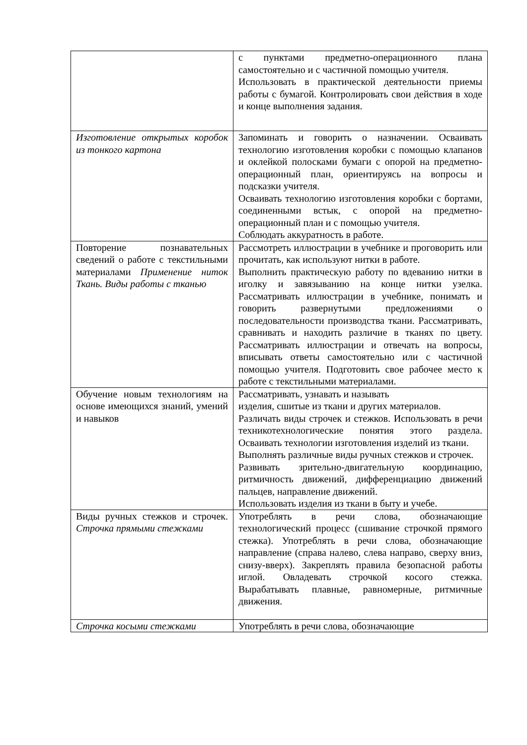| | с пунктами предметно-операционного плана самостоятельно и с частичной помощью учителя. Использовать в практической деятельности приемы работы с бумагой. Контролировать свои действия в ходе и конце выполнения задания. |
| Изготовление открытых коробок из тонкого картона | Запоминать и говорить о назначении. Осваивать технологию изготовления коробки с помощью клапанов и оклейкой полосками бумаги с опорой на предметно-операционный план, ориентируясь на вопросы и подсказки учителя. Осваивать технологию изготовления коробки с бортами, соединенными встык, с опорой на предметно-операционный план и с помощью учителя. Соблюдать аккуратность в работе. |
| Повторение познавательных сведений о работе с текстильными материалами Применение ниток Ткань. Виды работы с тканью | Рассмотреть иллюстрации в учебнике и проговорить или прочитать, как используют нитки в работе. Выполнить практическую работу по вдеванию нитки в иголку и завязыванию на конце нитки узелка. Рассматривать иллюстрации в учебнике, понимать и говорить развернутыми предложениями о последовательности производства ткани. Рассматривать, сравнивать и находить различие в тканях по цвету. Рассматривать иллюстрации и отвечать на вопросы, вписывать ответы самостоятельно или с частичной помощью учителя. Подготовить свое рабочее место к работе с текстильными материалами. |
| Обучение новым технологиям на основе имеющихся знаний, умений и навыков | Рассматривать, узнавать и называть изделия, сшитые из ткани и других материалов. Различать виды строчек и стежков. Использовать в речи техникотехнологические понятия этого раздела. Осваивать технологии изготовления изделий из ткани. Выполнять различные виды ручных стежков и строчек. Развивать зрительно-двигательную координацию, ритмичность движений, дифференциацию движений пальцев, направление движений. Использовать изделия из ткани в быту и учебе. |
| Виды ручных стежков и строчек. Строчка прямыми стежками | Употреблять в речи слова, обозначающие технологический процесс (сшивание строчкой прямого стежка). Употреблять в речи слова, обозначающие направление (справа налево, слева направо, сверху вниз, снизу-вверх). Закреплять правила безопасной работы иглой. Овладевать строчкой косого стежка. Вырабатывать плавные, равномерные, ритмичные движения. |
| Строчка косыми стежками | Употреблять в речи слова, обозначающие |